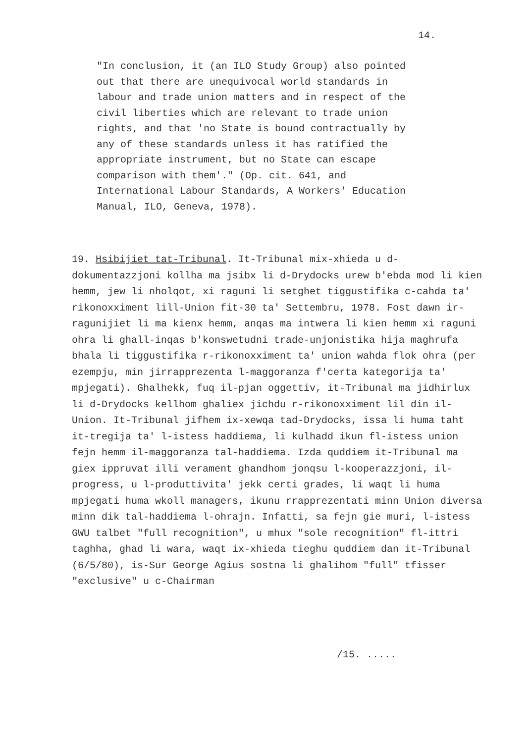14.
"In conclusion, it (an ILO Study Group) also pointed out that there are unequivocal world standards in labour and trade union matters and in respect of the civil liberties which are relevant to trade union rights, and that 'no State is bound contractually by any of these standards unless it has ratified the appropriate instrument, but no State can escape comparison with them'." (Op. cit. 641, and International Labour Standards, A Workers' Education Manual, ILO, Geneva, 1978).
19. Hsibijiet tat-Tribunal. It-Tribunal mix-xhieda u d-dokumentazzjoni kollha ma jsibx li d-Drydocks urew b'ebda mod li kien hemm, jew li nholqot, xi raguni li setghet tiggustifika c-cahda ta' rikonoxximent lill-Union fit-30 ta' Settembru, 1978. Fost dawn ir-ragunijiet li ma kienx hemm, anqas ma intwera li kien hemm xi raguni ohra li ghall-inqas b'konswetudni trade-unjonistika hija maghrufa bhala li tiggustifika r-rikonoxximent ta' union wahda flok ohra (per ezempju, min jirrapprezenta l-maggoranza f'certa kategorija ta' mpjegati). Ghalhekk, fuq il-pjan oggettiv, it-Tribunal ma jidhirlux li d-Drydocks kellhom ghaliex jichdu r-rikonoxximent lil din il-Union. It-Tribunal jifhem ix-xewqa tad-Drydocks, issa li huma taht it-tregija ta' l-istess haddiema, li kulhadd ikun fl-istess union fejn hemm il-maggoranza tal-haddiema. Izda quddiem it-Tribunal ma giex ippruvat illi verament ghandhom jonqsu l-kooperazzjoni, il-progress, u l-produttivita' jekk certi grades, li waqt li huma mpjegati huma wkoll managers, ikunu rrapprezentati minn Union diversa minn dik tal-haddiema l-ohrajn. Infatti, sa fejn gie muri, l-istess GWU talbet "full recognition", u mhux "sole recognition" fl-ittri taghha, ghad li wara, waqt ix-xhieda tieghu quddiem dan it-Tribunal (6/5/80), is-Sur George Agius sostna li ghalihom "full" tfisser "exclusive" u c-Chairman
/15. .....